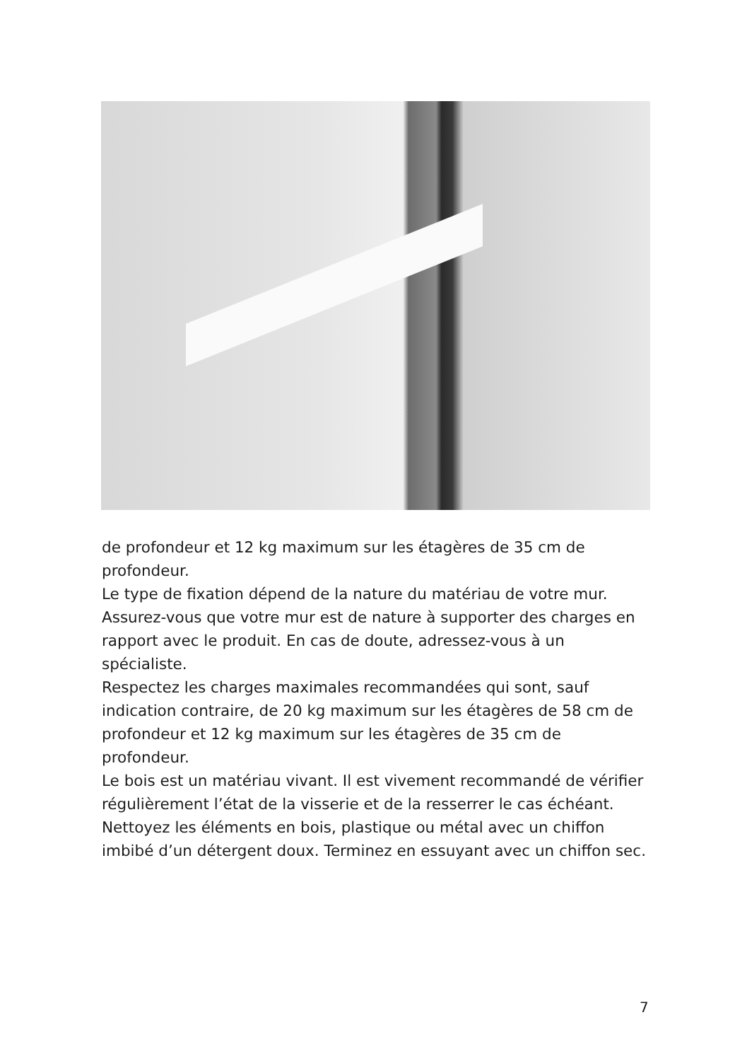de profondeur et 12 kg maximum sur les étagères de 35 cm de profondeur.
Le type de fixation dépend de la nature du matériau de votre mur. Assurez-vous que votre mur est de nature à supporter des charges en rapport avec le produit. En cas de doute, adressez-vous à un spécialiste.
Respectez les charges maximales recommandées qui sont, sauf indication contraire, de 20 kg maximum sur les étagères de 58 cm de profondeur et 12 kg maximum sur les étagères de 35 cm de profondeur.
Le bois est un matériau vivant. Il est vivement recommandé de vérifier régulièrement l’état de la visserie et de la resserrer le cas échéant.
Nettoyez les éléments en bois, plastique ou métal avec un chiffon imbibé d’un détergent doux. Terminez en essuyant avec un chiffon sec.
7